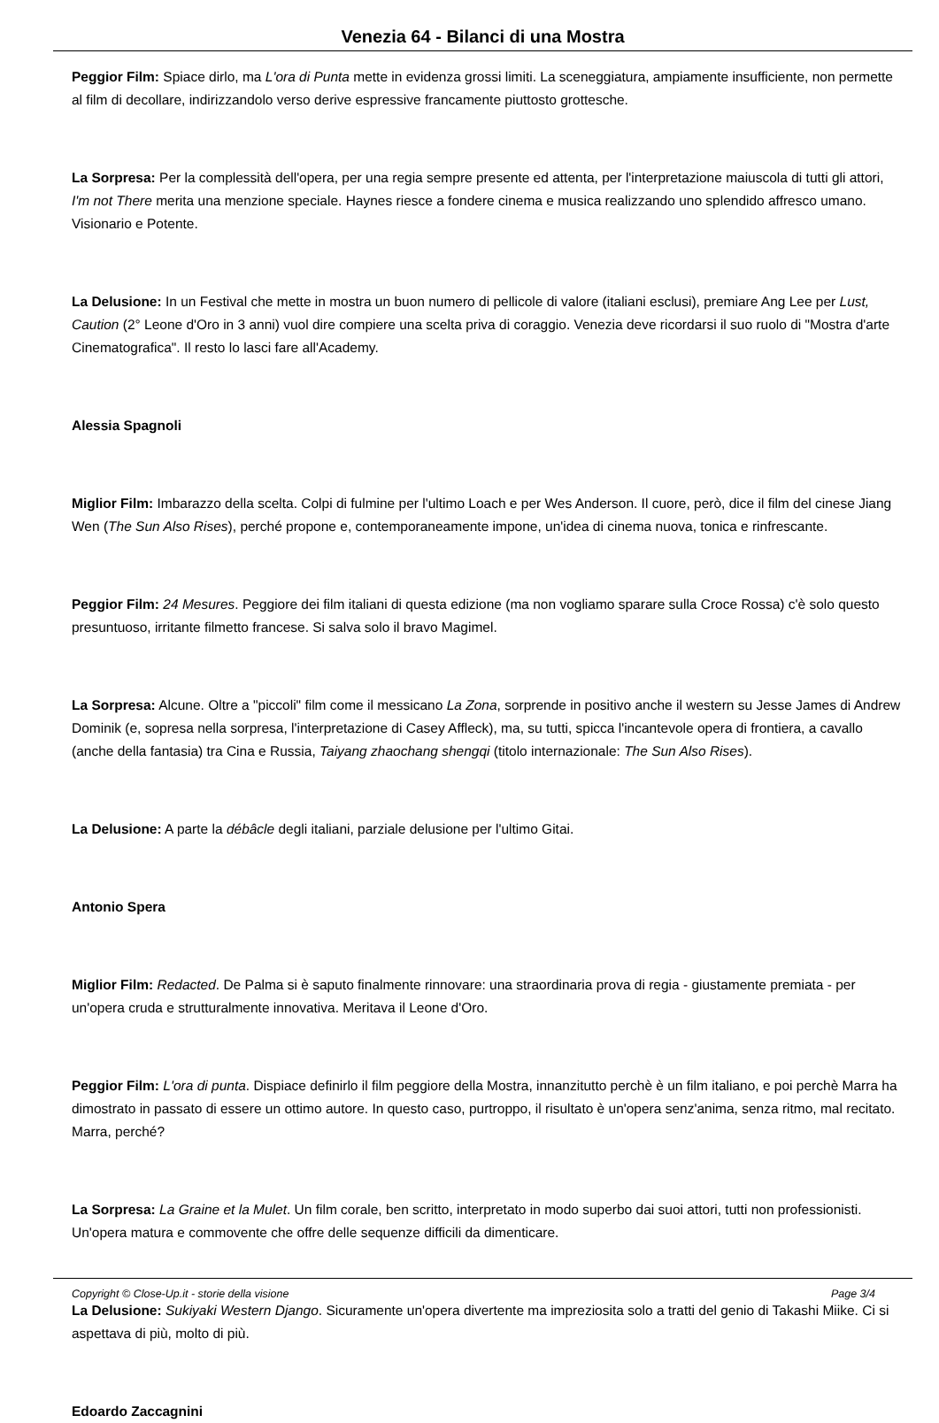Venezia 64 - Bilanci di una Mostra
Peggior Film: Spiace dirlo, ma L'ora di Punta mette in evidenza grossi limiti. La sceneggiatura, ampiamente insufficiente, non permette al film di decollare, indirizzandolo verso derive espressive francamente piuttosto grottesche.
La Sorpresa: Per la complessità dell'opera, per una regia sempre presente ed attenta, per l'interpretazione maiuscola di tutti gli attori, I'm not There merita una menzione speciale. Haynes riesce a fondere cinema e musica realizzando uno splendido affresco umano. Visionario e Potente.
La Delusione: In un Festival che mette in mostra un buon numero di pellicole di valore (italiani esclusi), premiare Ang Lee per Lust, Caution (2° Leone d'Oro in 3 anni) vuol dire compiere una scelta priva di coraggio. Venezia deve ricordarsi il suo ruolo di "Mostra d'arte Cinematografica". Il resto lo lasci fare all'Academy.
Alessia Spagnoli
Miglior Film: Imbarazzo della scelta. Colpi di fulmine per l'ultimo Loach e per Wes Anderson. Il cuore, però, dice il film del cinese Jiang Wen (The Sun Also Rises), perché propone e, contemporaneamente impone, un'idea di cinema nuova, tonica e rinfrescante.
Peggior Film: 24 Mesures. Peggiore dei film italiani di questa edizione (ma non vogliamo sparare sulla Croce Rossa) c'è solo questo presuntuoso, irritante filmetto francese. Si salva solo il bravo Magimel.
La Sorpresa: Alcune. Oltre a "piccoli" film come il messicano La Zona, sorprende in positivo anche il western su Jesse James di Andrew Dominik (e, sopresa nella sorpresa, l'interpretazione di Casey Affleck), ma, su tutti, spicca l'incantevole opera di frontiera, a cavallo (anche della fantasia) tra Cina e Russia, Taiyang zhaochang shengqi (titolo internazionale: The Sun Also Rises).
La Delusione: A parte la débâcle degli italiani, parziale delusione per l'ultimo Gitai.
Antonio Spera
Miglior Film: Redacted. De Palma si è saputo finalmente rinnovare: una straordinaria prova di regia - giustamente premiata - per un'opera cruda e strutturalmente innovativa. Meritava il Leone d'Oro.
Peggior Film: L'ora di punta. Dispiace definirlo il film peggiore della Mostra, innanzitutto perchè è un film italiano, e poi perchè Marra ha dimostrato in passato di essere un ottimo autore. In questo caso, purtroppo, il risultato è un'opera senz'anima, senza ritmo, mal recitato. Marra, perché?
La Sorpresa: La Graine et la Mulet. Un film corale, ben scritto, interpretato in modo superbo dai suoi attori, tutti non professionisti. Un'opera matura e commovente che offre delle sequenze difficili da dimenticare.
La Delusione: Sukiyaki Western Django. Sicuramente un'opera divertente ma impreziosita solo a tratti del genio di Takashi Miike. Ci si aspettava di più, molto di più.
Edoardo Zaccagnini
Copyright © Close-Up.it - storie della visione Page 3/4